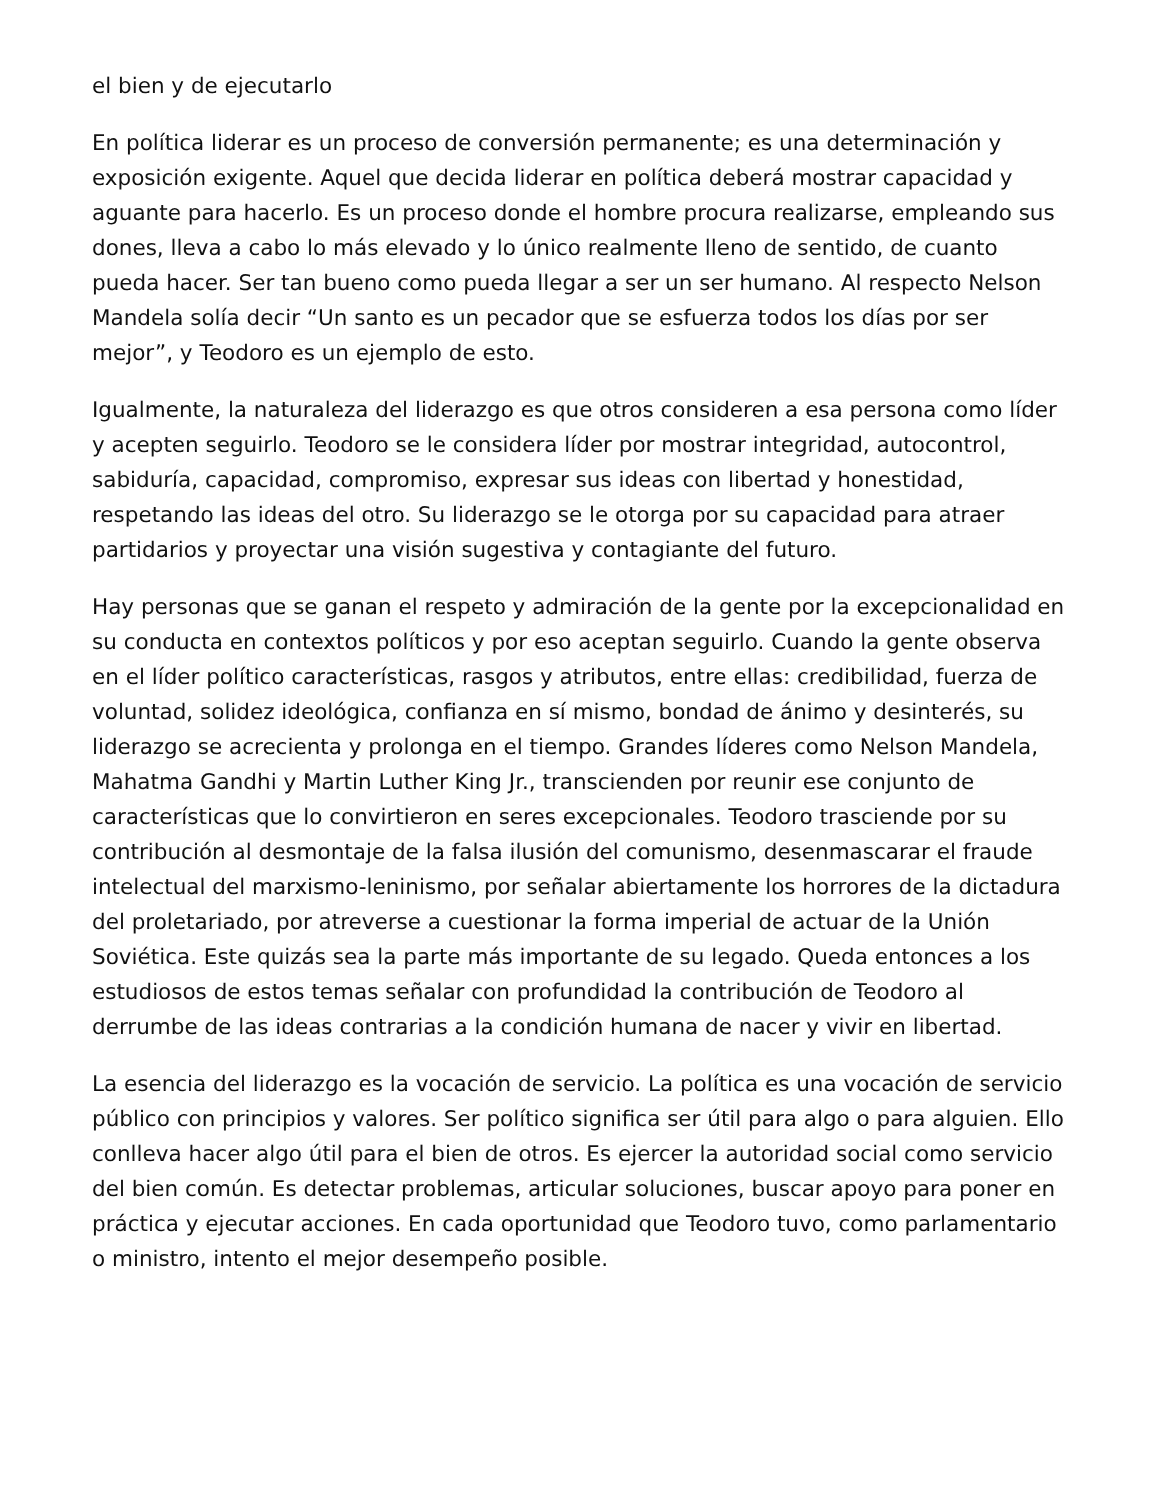el bien y de ejecutarlo
En política liderar es un proceso de conversión permanente; es una determinación y exposición exigente. Aquel que decida liderar en política deberá mostrar capacidad y aguante para hacerlo. Es un proceso donde el hombre procura realizarse, empleando sus dones, lleva a cabo lo más elevado y lo único realmente lleno de sentido, de cuanto pueda hacer. Ser tan bueno como pueda llegar a ser un ser humano. Al respecto Nelson Mandela solía decir “Un santo es un pecador que se esfuerza todos los días por ser mejor”, y Teodoro es un ejemplo de esto.
Igualmente, la naturaleza del liderazgo es que otros consideren a esa persona como líder y acepten seguirlo. Teodoro se le considera líder por mostrar integridad, autocontrol, sabiduría, capacidad, compromiso, expresar sus ideas con libertad y honestidad, respetando las ideas del otro. Su liderazgo se le otorga por su capacidad para atraer partidarios y proyectar una visión sugestiva y contagiante del futuro.
Hay personas que se ganan el respeto y admiración de la gente por la excepcionalidad en su conducta en contextos políticos y por eso aceptan seguirlo. Cuando la gente observa en el líder político características, rasgos y atributos, entre ellas: credibilidad, fuerza de voluntad, solidez ideológica, confianza en sí mismo, bondad de ánimo y desinterés, su liderazgo se acrecienta y prolonga en el tiempo. Grandes líderes como Nelson Mandela, Mahatma Gandhi y Martin Luther King Jr., transcienden por reunir ese conjunto de características que lo convirtieron en seres excepcionales. Teodoro trasciende por su contribución al desmontaje de la falsa ilusión del comunismo, desenmascarar el fraude intelectual del marxismo-leninismo, por señalar abiertamente los horrores de la dictadura del proletariado, por atreverse a cuestionar la forma imperial de actuar de la Unión Soviética. Este quizás sea la parte más importante de su legado. Queda entonces a los estudiosos de estos temas señalar con profundidad la contribución de Teodoro al derrumbe de las ideas contrarias a la condición humana de nacer y vivir en libertad.
La esencia del liderazgo es la vocación de servicio. La política es una vocación de servicio público con principios y valores. Ser político significa ser útil para algo o para alguien. Ello conlleva hacer algo útil para el bien de otros. Es ejercer la autoridad social como servicio del bien común. Es detectar problemas, articular soluciones, buscar apoyo para poner en práctica y ejecutar acciones. En cada oportunidad que Teodoro tuvo, como parlamentario o ministro, intento el mejor desempeño posible.